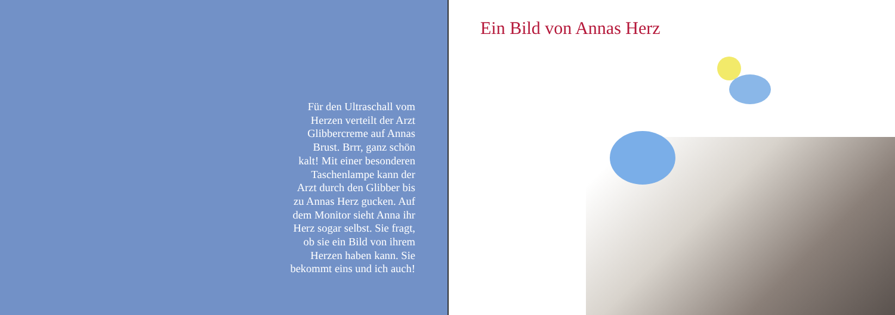Für den Ultraschall vom
Herzen verteilt der Arzt
Glibbercreme auf Annas
Brust. Brrr, ganz schön
kalt! Mit einer besonderen
Taschenlampe kann der
Arzt durch den Glibber bis
zu Annas Herz gucken. Auf
dem Monitor sieht Anna ihr
Herz sogar selbst. Sie fragt,
ob sie ein Bild von ihrem
Herzen haben kann. Sie
bekommt eins und ich auch!
Ein Bild von Annas Herz